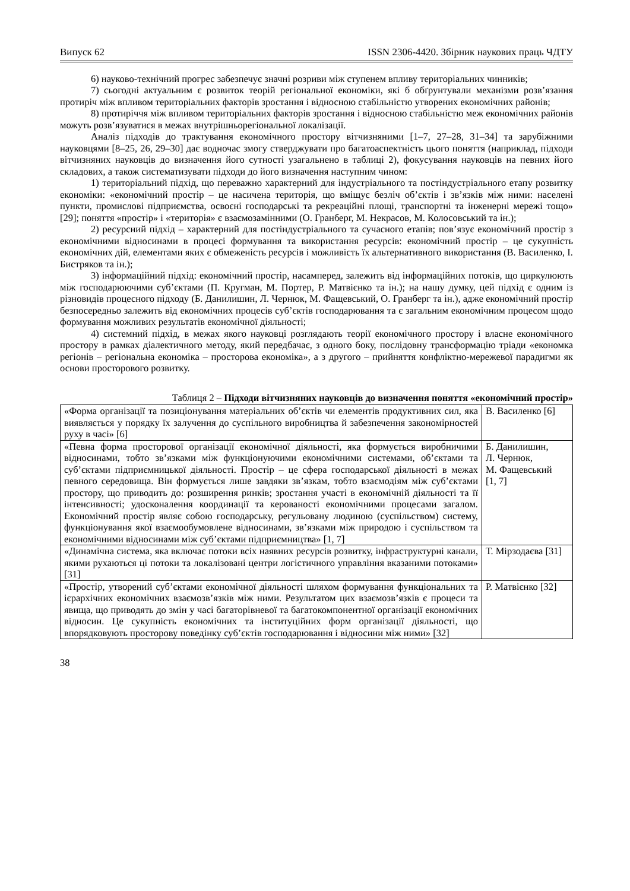Випуск 62 ISSN 2306-4420. Збірник наукових праць ЧДТУ
6) науково-технічний прогрес забезпечує значні розриви між ступенем впливу територіальних чинників;
7) сьогодні актуальним є розвиток теорій регіональної економіки, які б обґрунтували механізми розв’язання протиріч між впливом територіальних факторів зростання і відносною стабільністю утворених економічних районів;
8) протиріччя між впливом територіальних факторів зростання і відносною стабільністю меж економічних районів можуть розв’язуватися в межах внутрішньорегіональної локалізації.
Аналіз підходів до трактування економічного простору вітчизняними [1–7, 27–28, 31–34] та зарубіжними науковцями [8–25, 26, 29–30] дає водночас змогу стверджувати про багатоаспектність цього поняття (наприклад, підходи вітчизняних науковців до визначення його сутності узагальнено в таблиці 2), фокусування науковців на певних його складових, а також систематизувати підходи до його визначення наступним чином:
1) територіальний підхід, що переважно характерний для індустріального та постіндустріального етапу розвитку економіки: «економічний простір – це насичена територія, що вміщує безліч об’єктів і зв’язків між ними: населені пункти, промислові підприємства, освоєні господарські та рекреаційні площі, транспортні та інженерні мережі тощо» [29]; поняття «простір» і «територія» є взаємозамінними (О. Гранберг, М. Некрасов, М. Колосовський та ін.);
2) ресурсний підхід – характерний для постіндустріального та сучасного етапів; пов’язує економічний простір з економічними відносинами в процесі формування та використання ресурсів: економічний простір – це сукупність економічних дій, елементами яких є обмеженість ресурсів і можливість їх альтернативного використання (В. Василенко, І. Бистряков та ін.);
3) інформаційний підхід: економічний простір, насамперед, залежить від інформаційних потоків, що циркулюють між господарюючими суб’єктами (П. Кругман, М. Портер, Р. Матвієнко та ін.); на нашу думку, цей підхід є одним із різновидів процесного підходу (Б. Данилишин, Л. Чернюк, М. Фащевський, О. Гранберг та ін.), адже економічний простір безпосередньо залежить від економічних процесів суб’єктів господарювання та є загальним економічним процесом щодо формування можливих результатів економічної діяльності;
4) системний підхід, в межах якого науковці розглядають теорії економічного простору і власне економічного простору в рамках діалектичного методу, який передбачає, з одного боку, послідовну трансформацію тріади «економка регіонів – регіональна економіка – просторова економіка», а з другого – прийняття конфліктно-мережевої парадигми як основи просторового розвитку.
Таблиця 2 – Підходи вітчизняних науковців до визначення поняття «економічний простір»
| «Форма організації та позиціонування матеріальних об’єктів чи елементів продуктивних сил, яка виявляється у порядку їх залучення до суспільного виробництва й забезпечення закономірностей руху в часі» [6] | В. Василенко [6] |
| «Певна форма просторової організації економічної діяльності, яка формується виробничими відносинами, тобто зв’язками між функціонуючими економічними системами, об’єктами та суб’єктами підприємницької діяльності. Простір – це сфера господарської діяльності в межах певного середовища. Він формується лише завдяки зв’язкам, тобто взаємодіям між суб’єктами простору, що приводить до: розширення ринків; зростання участі в економічній діяльності та її інтенсивності; удосконалення координації та керованості економічними процесами загалом. Економічний простір являє собою господарську, регульовану людиною (суспільством) систему, функціонування якої взаємообумовлене відносинами, зв’язками між природою і суспільством та економічними відносинами між суб’єктами підприємництва» [1, 7] | Б. Данилишин, Л. Чернюк, М. Фащевський [1, 7] |
| «Динамічна система, яка включає потоки всіх наявних ресурсів розвитку, інфраструктурні канали, якими рухаються ці потоки та локалізовані центри логістичного управління вказаними потоками» [31] | Т. Мірзодаєва [31] |
| «Простір, утворений суб’єктами економічної діяльності шляхом формування функціональних та ієрархічних економічних взаємозв’язків між ними. Результатом цих взаємозв’язків є процеси та явища, що приводять до змін у часі багаторівневої та багатокомпонентної організації економічних відносин. Це сукупність економічних та інституційних форм організації діяльності, що впорядковують просторову поведінку суб’єктів господарювання і відносини між ними» [32] | Р. Матвієнко [32] |
38